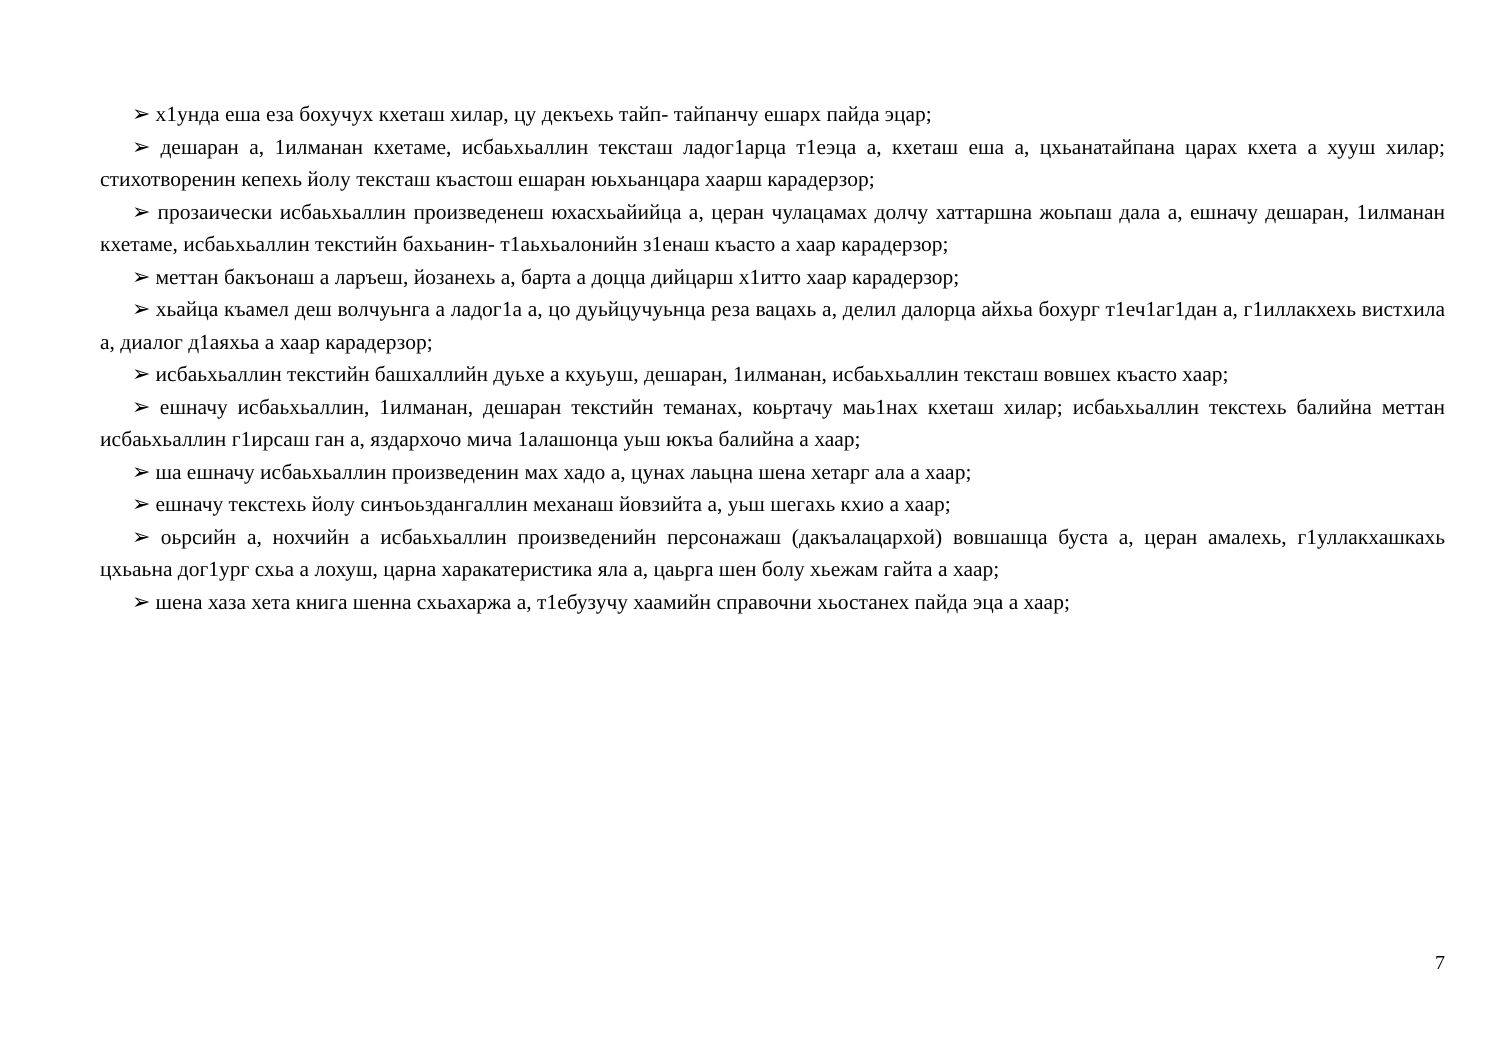➢ х1унда еша еза бохучух кхеташ хилар, цу декъехь тайп- тайпанчу ешарх пайда эцар;
➢ дешаран а, 1илманан кхетаме, исбаьхьаллин тексташ ладог1арца т1еэца а, кхеташ еша а, цхьанатайпана царах кхета а хууш хилар; стихотворенин кепехь йолу тексташ къастош ешаран юьхьанцара хаарш карадерзор;
➢ прозаически исбаьхьаллин произведенеш юхасхьайийца а, церан чулацамах долчу хаттаршна жоьпаш дала а, ешначу дешаран, 1илманан кхетаме, исбаьхьаллин текстийн бахьанин- т1аьхьалонийн з1енаш къасто а хаар карадерзор;
➢ меттан бакъонаш а ларъеш, йозанехь а, барта а доцца дийцарш х1итто хаар карадерзор;
➢ хьайца къамел деш волчуьнга а ладог1а а, цо дуьйцучуьнца реза вацахь а, делил далорца айхьа бохург т1еч1аг1дан а, г1иллакхехь вистхила а, диалог д1аяхьа а хаар карадерзор;
➢ исбаьхьаллин текстийн башхаллийн дуьхе а кхуьуш, дешаран, 1илманан, исбаьхьаллин тексташ вовшех къасто хаар;
➢ ешначу исбаьхьаллин, 1илманан, дешаран текстийн теманах, коьртачу маь1нах кхеташ хилар; исбаьхьаллин текстехь балийна меттан исбаьхьаллин г1ирсаш ган а, яздархочо мича 1алашонца уьш юкъа балийна а хаар;
➢ ша ешначу исбаьхьаллин произведенин мах хадо а, цунах лаьцна шена хетарг ала а хаар;
➢ ешначу текстехь йолу синъоьздангаллин механаш йовзийта а, уьш шегахь кхио а хаар;
➢ оьрсийн а, нохчийн а исбаьхьаллин произведенийн персонажаш (дакъалацархой) вовшашца буста а, церан амалехь, г1уллакхашкахь цхьаьна дог1ург схьа а лохуш, царна харакатеристика яла а, цаьрга шен болу хьежам гайта а хаар;
➢ шена хаза хета книга шенна схьахаржа а, т1ебузучу хаамийн справочни хьостанех пайда эца а хаар;
7